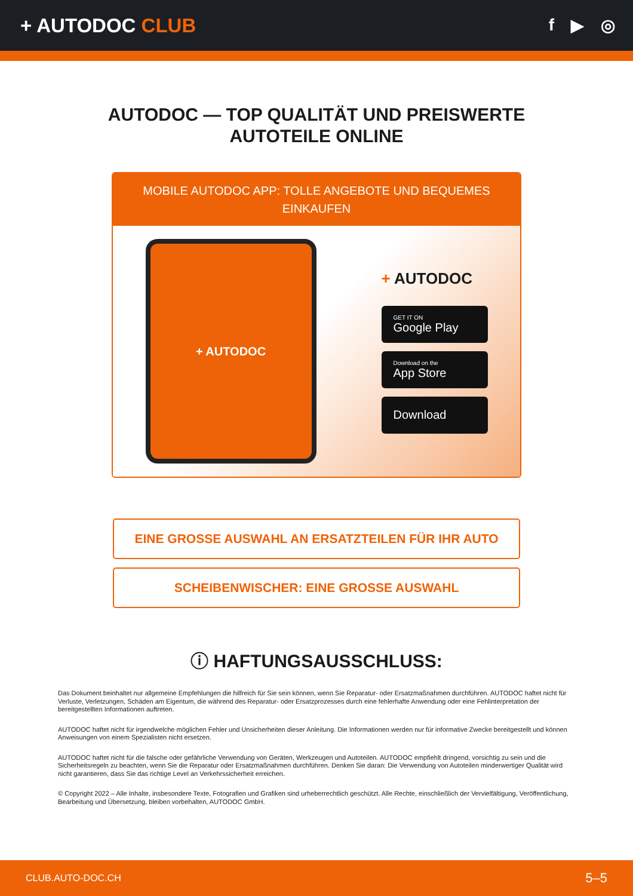+ AUTODOC CLUB
f ▶ ◎
AUTODOC — TOP QUALITÄT UND PREISWERTE
AUTOTEILE ONLINE
MOBILE AUTODOC APP: TOLLE ANGEBOTE UND BEQUEMES EINKAUFEN
+ AUTODOC
+ AUTODOC
GET IT ON
Google Play
Download on the
App Store
Download
EINE GROSSE AUSWAHL AN ERSATZTEILEN FÜR IHR AUTO
SCHEIBENWISCHER: EINE GROSSE AUSWAHL
ⓘ HAFTUNGSAUSSCHLUSS:
Das Dokument beinhaltet nur allgemeine Empfehlungen die hilfreich für Sie sein können, wenn Sie Reparatur- oder Ersatzmaßnahmen durchführen. AUTODOC haftet nicht für Verluste, Verletzungen, Schäden am Eigentum, die während des Reparatur- oder Ersatzprozesses durch eine fehlerhafte Anwendung oder eine Fehlinterpretation der bereitgestellten Informationen auftreten.
AUTODOC haftet nicht für irgendwelche möglichen Fehler und Unsicherheiten dieser Anleitung. Die Informationen werden nur für informative Zwecke bereitgestellt und können Anweisungen von einem Spezialisten nicht ersetzen.
AUTODOC haftet nicht für die falsche oder gefährliche Verwendung von Geräten, Werkzeugen und Autoteilen. AUTODOC empfiehlt dringend, vorsichtig zu sein und die Sicherheitsregeln zu beachten, wenn Sie die Reparatur oder Ersatzmaßnahmen durchführen. Denken Sie daran: Die Verwendung von Autoteilen minderwertiger Qualität wird nicht garantieren, dass Sie das richtige Level an Verkehrssicherheit erreichen.
© Copyright 2022 – Alle Inhalte, insbesondere Texte, Fotografien und Grafiken sind urheberrechtlich geschützt. Alle Rechte, einschließlich der Vervielfältigung, Veröffentlichung, Bearbeitung und Übersetzung, bleiben vorbehalten, AUTODOC GmbH.
CLUB.AUTO-DOC.CH 5–5